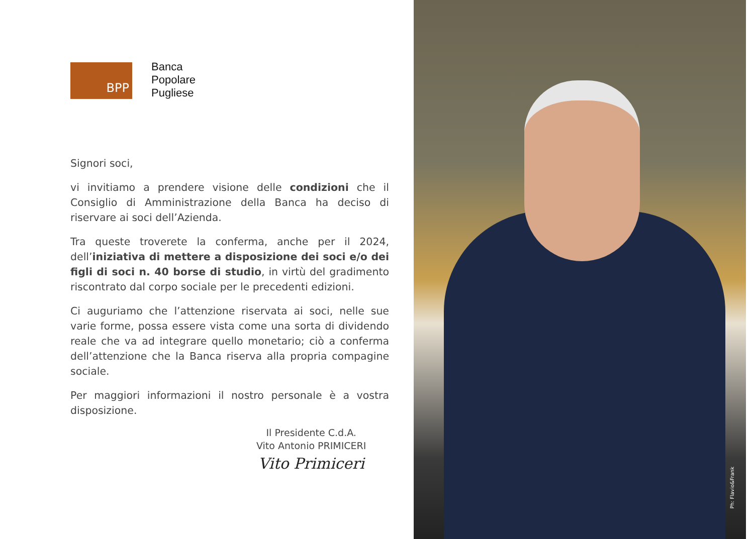BPP
Banca
Popolare
Pugliese
Signori soci,
vi invitiamo a prendere visione delle condizioni che il Consiglio di Amministrazione della Banca ha deciso di riservare ai soci dell’Azienda.
Tra queste troverete la conferma, anche per il 2024, dell’iniziativa di mettere a disposizione dei soci e/o dei figli di soci n. 40 borse di studio, in virtù del gradimento riscontrato dal corpo sociale per le precedenti edizioni.
Ci auguriamo che l’attenzione riservata ai soci, nelle sue varie forme, possa essere vista come una sorta di dividendo reale che va ad integrare quello monetario; ciò a conferma dell’attenzione che la Banca riserva alla propria compagine sociale.
Per maggiori informazioni il nostro personale è a vostra disposizione.
Il Presidente C.d.A.
Vito Antonio PRIMICERI
Vito Primiceri
Ph: Flavio&Frank